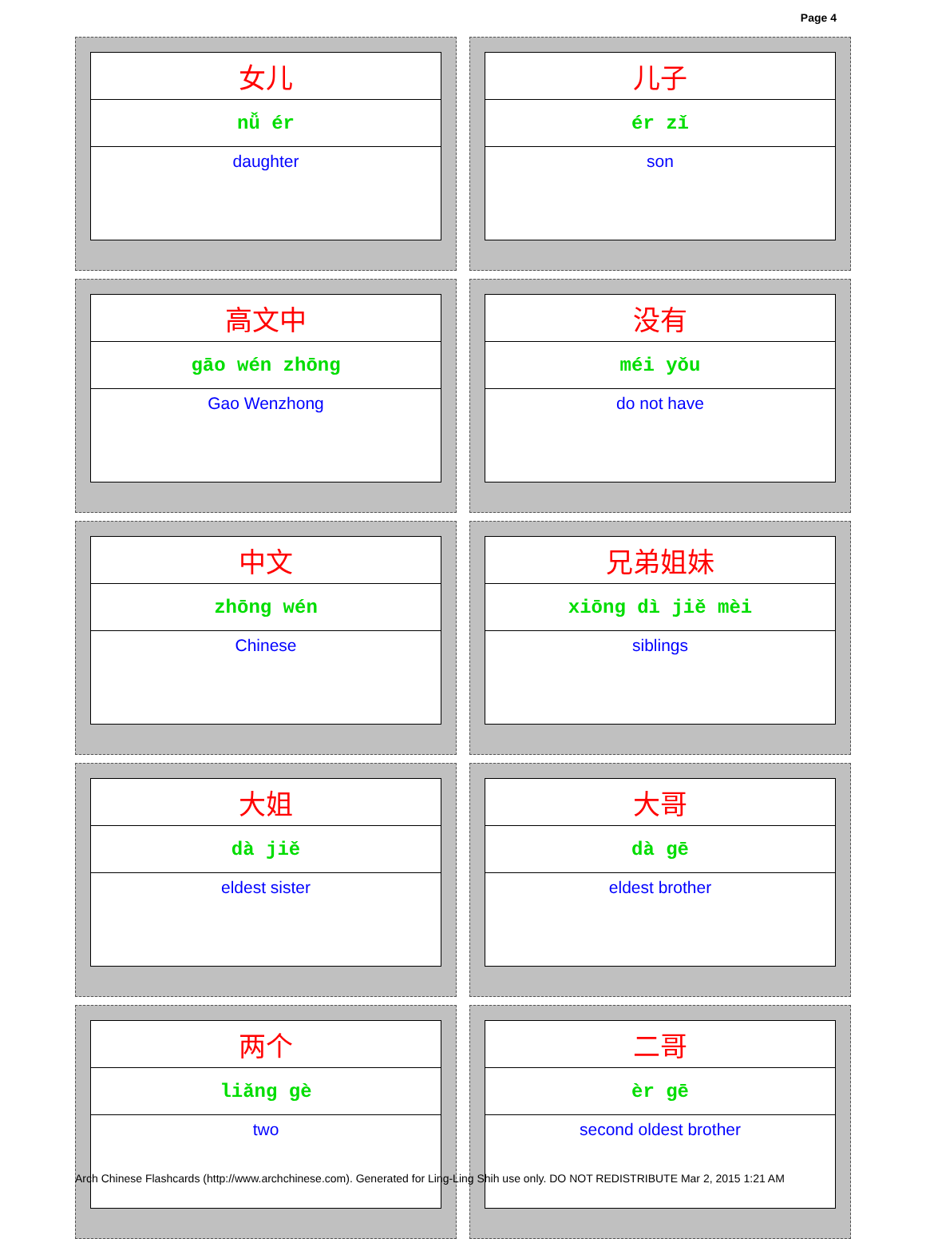Page 4
| 女儿 |
| nǚ ér |
| daughter |
| 儿子 |
| ér zǐ |
| son |
| 高文中 |
| gāo wén zhōng |
| Gao Wenzhong |
| 没有 |
| méi yǒu |
| do not have |
| 中文 |
| zhōng wén |
| Chinese |
| 兄弟姐妹 |
| xiōng dì jiě mèi |
| siblings |
| 大姐 |
| dà jiě |
| eldest sister |
| 大哥 |
| dà gē |
| eldest brother |
| 两个 |
| liǎng gè |
| two |
| 二哥 |
| èr gē |
| second oldest brother |
Arch Chinese Flashcards (http://www.archchinese.com). Generated for Ling-Ling Shih use only. DO NOT REDISTRIBUTE Mar 2, 2015 1:21 AM